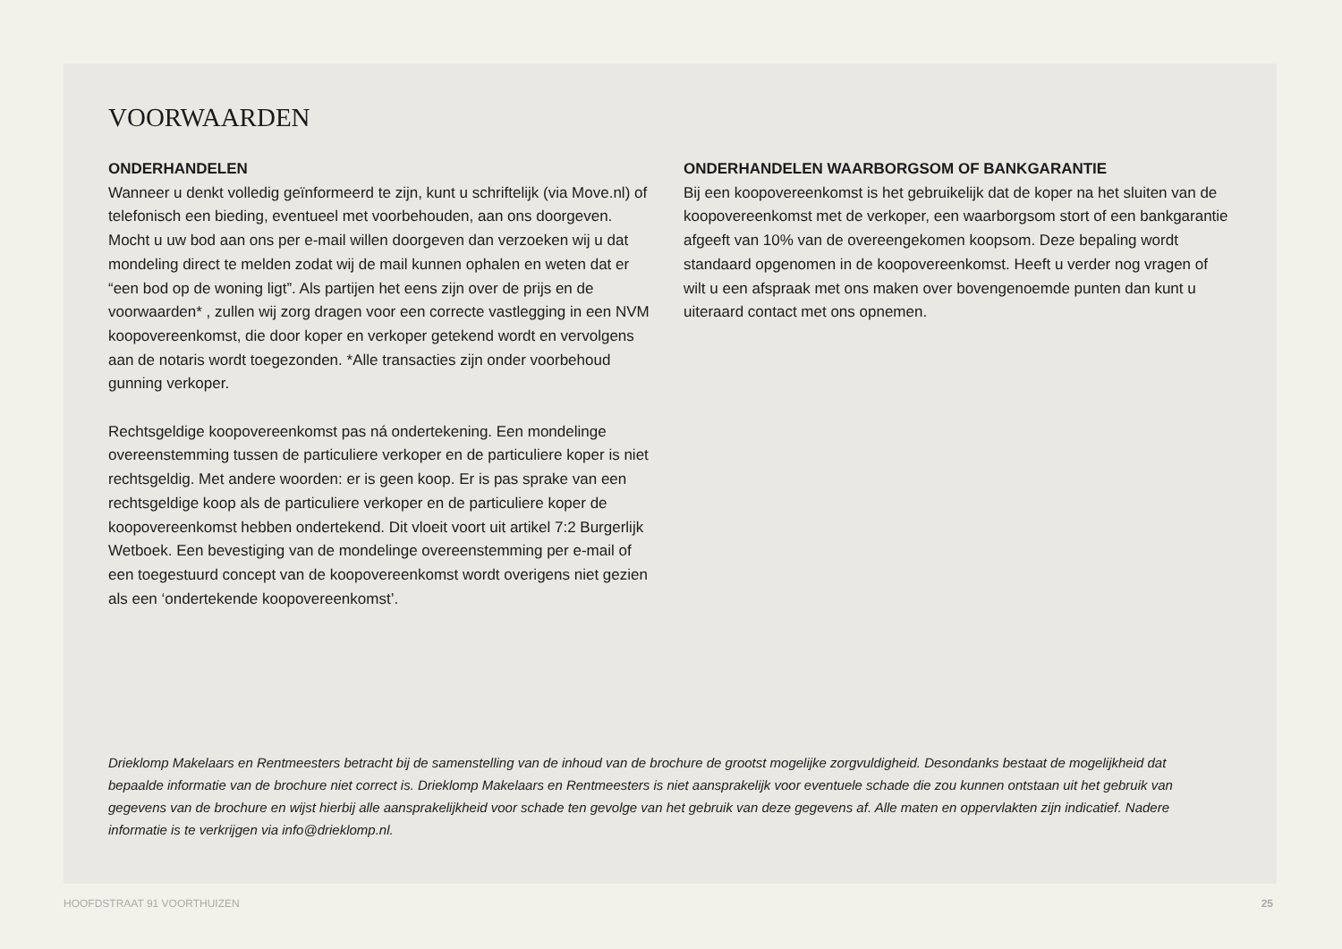VOORWAARDEN
ONDERHANDELEN
Wanneer u denkt volledig geïnformeerd te zijn, kunt u schriftelijk (via Move.nl) of telefonisch een bieding, eventueel met voorbehouden, aan ons doorgeven. Mocht u uw bod aan ons per e-mail willen doorgeven dan verzoeken wij u dat mondeling direct te melden zodat wij de mail kunnen ophalen en weten dat er “een bod op de woning ligt”. Als partijen het eens zijn over de prijs en de voorwaarden* , zullen wij zorg dragen voor een correcte vastlegging in een NVM koopovereenkomst, die door koper en verkoper getekend wordt en vervolgens aan de notaris wordt toegezonden. *Alle transacties zijn onder voorbehoud gunning verkoper.
Rechtsgeldige koopovereenkomst pas ná ondertekening. Een mondelinge overeenstemming tussen de particuliere verkoper en de particuliere koper is niet rechtsgeldig. Met andere woorden: er is geen koop. Er is pas sprake van een rechtsgeldige koop als de particuliere verkoper en de particuliere koper de koopovereenkomst hebben ondertekend. Dit vloeit voort uit artikel 7:2 Burgerlijk Wetboek. Een bevestiging van de mondelinge overeenstemming per e-mail of een toegestuurd concept van de koopovereenkomst wordt overigens niet gezien als een ‘ondertekende koopovereenkomst’.
ONDERHANDELEN WAARBORGSOM OF BANKGARANTIE
Bij een koopovereenkomst is het gebruikelijk dat de koper na het sluiten van de koopovereenkomst met de verkoper, een waarborgsom stort of een bankgarantie afgeeft van 10% van de overeengekomen koopsom. Deze bepaling wordt standaard opgenomen in de koopovereenkomst. Heeft u verder nog vragen of wilt u een afspraak met ons maken over bovengenoemde punten dan kunt u uiteraard contact met ons opnemen.
Drieklomp Makelaars en Rentmeesters betracht bij de samenstelling van de inhoud van de brochure de grootst mogelijke zorgvuldigheid. Desondanks bestaat de mogelijkheid dat bepaalde informatie van de brochure niet correct is. Drieklomp Makelaars en Rentmeesters is niet aansprakelijk voor eventuele schade die zou kunnen ontstaan uit het gebruik van gegevens van de brochure en wijst hierbij alle aansprakelijkheid voor schade ten gevolge van het gebruik van deze gegevens af. Alle maten en oppervlakten zijn indicatief. Nadere informatie is te verkrijgen via info@drieklomp.nl.
HOOFDSTRAAT 91 VOORTHUIZEN 25